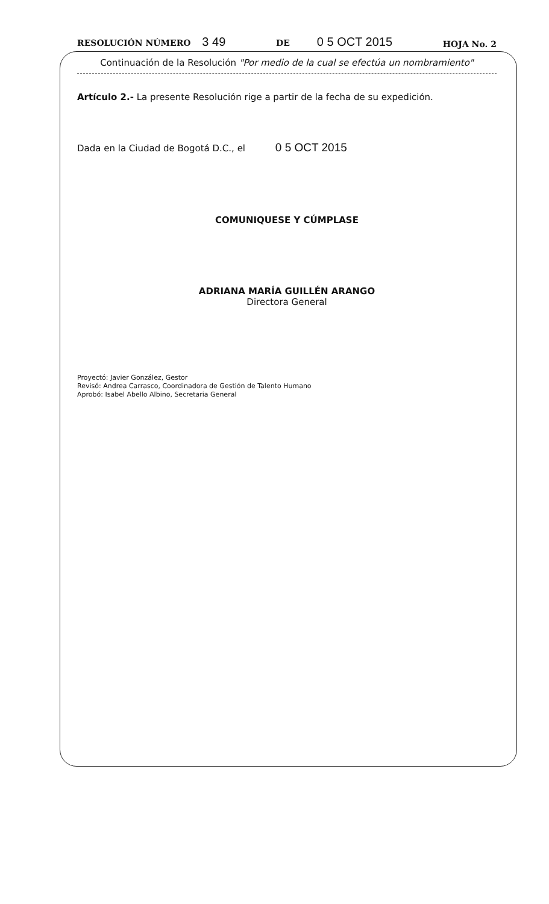RESOLUCIÓN NÚMERO 3 49 DE 0 5 OCT 2015 HOJA No. 2
Continuación de la Resolución "Por medio de la cual se efectúa un nombramiento"
Artículo 2.- La presente Resolución rige a partir de la fecha de su expedición.
Dada en la Ciudad de Bogotá D.C., el 0 5 OCT 2015
COMUNIQUESE Y CÚMPLASE
ADRIANA MARÍA GUILLÉN ARANGO
Directora General
Proyectó: Javier González, Gestor
Revisó: Andrea Carrasco, Coordinadora de Gestión de Talento Humano
Aprobó: Isabel Abello Albino, Secretaria General